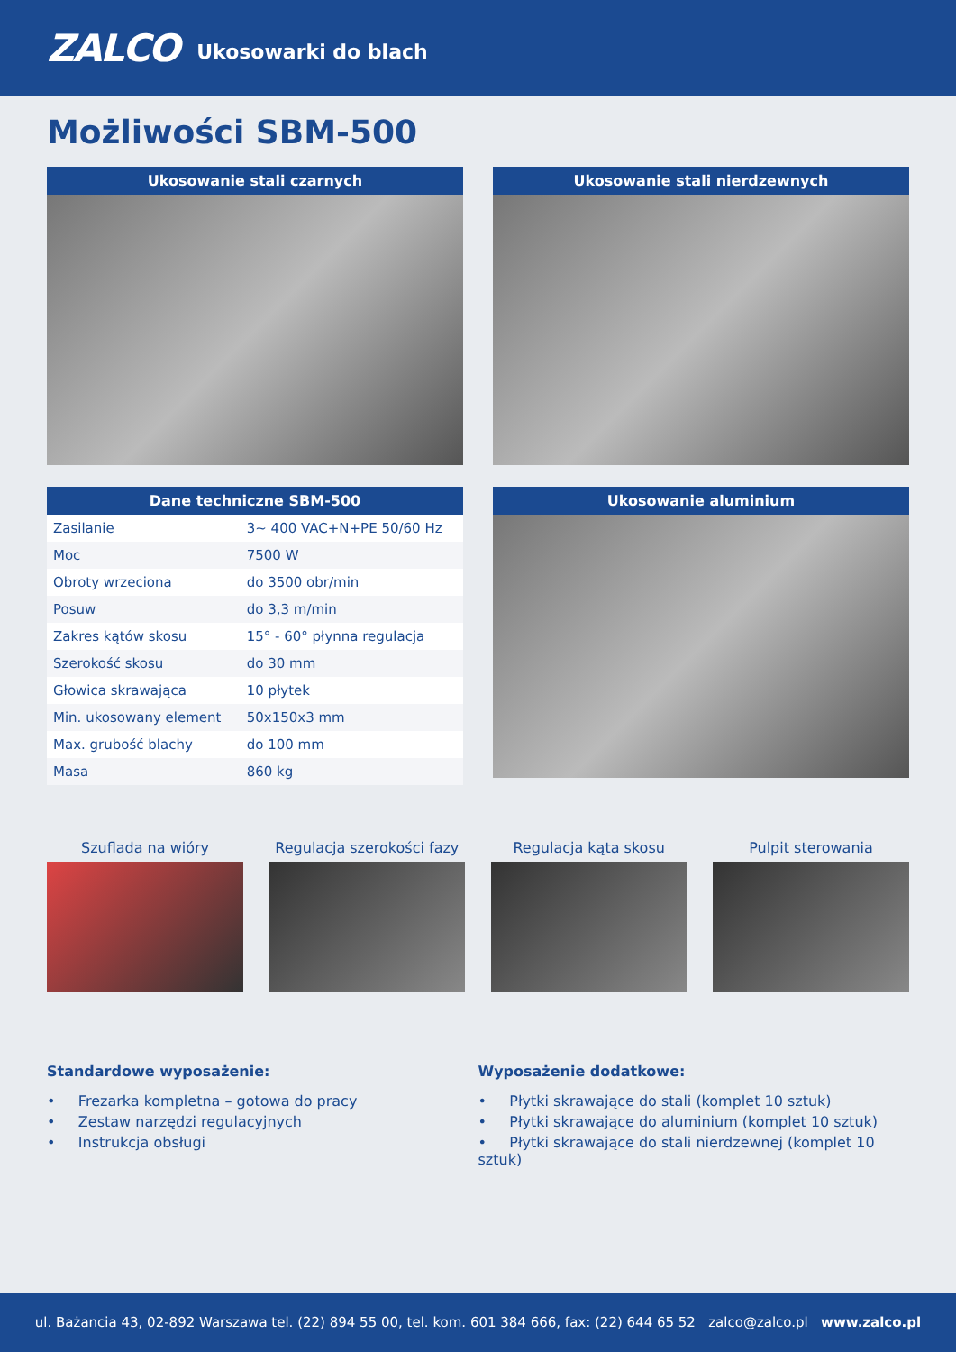ZALCO Ukosowarki do blach
Możliwości SBM-500
Ukosowanie stali czarnych Ukosowanie stali nierdzewnych
Dane techniczne SBM-500
| Zasilanie | 3~ 400 VAC+N+PE 50/60 Hz |
| Moc | 7500 W |
| Obroty wrzeciona | do 3500 obr/min |
| Posuw | do 3,3 m/min |
| Zakres kątów skosu | 15° - 60° płynna regulacja |
| Szerokość skosu | do 30 mm |
| Głowica skrawająca | 10 płytek |
| Min. ukosowany element | 50x150x3 mm |
| Max. grubość blachy | do 100 mm |
| Masa | 860 kg |
Ukosowanie aluminium
Szuflada na wióry Regulacja szerokości fazy
Regulacja kąta skosu Pulpit sterowania
Standardowe wyposażenie:
• Frezarka kompletna – gotowa do pracy
• Zestaw narzędzi regulacyjnych
• Instrukcja obsługi
Wyposażenie dodatkowe:
• Płytki skrawające do stali (komplet 10 sztuk)
• Płytki skrawające do aluminium (komplet 10 sztuk)
• Płytki skrawające do stali nierdzewnej (komplet 10 sztuk)
ul. Bażancia 43, 02-892 Warszawa tel. (22) 894 55 00, tel. kom. 601 384 666, fax: (22) 644 65 52 zalco@zalco.pl www.zalco.pl